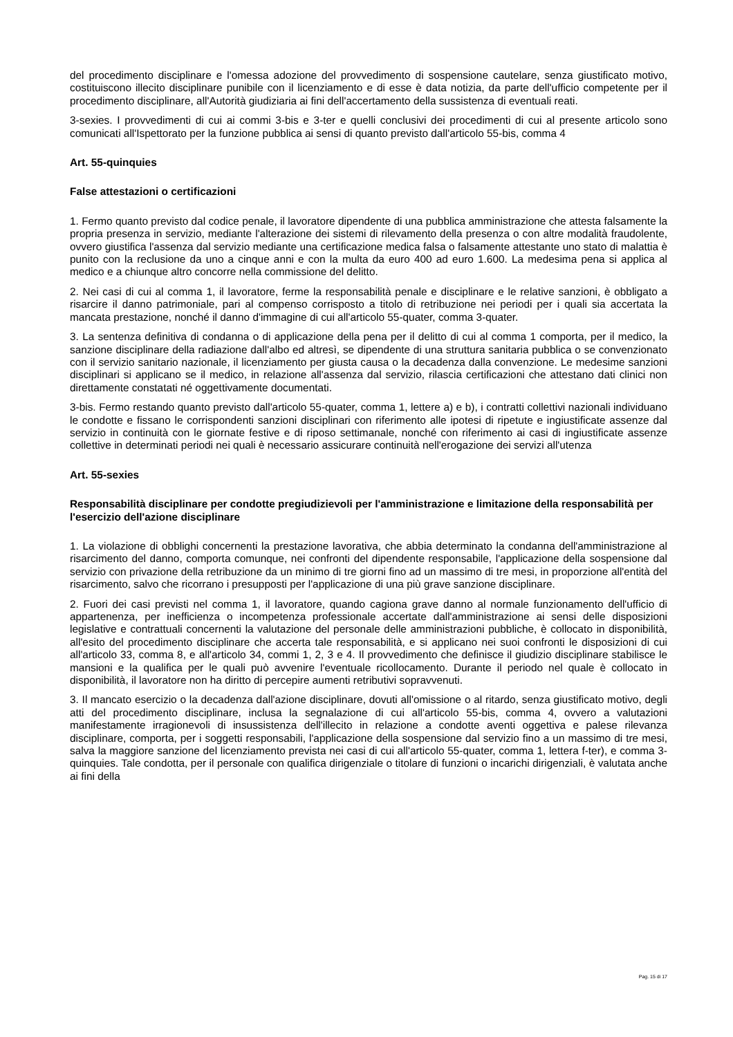del procedimento disciplinare e l'omessa adozione del provvedimento di sospensione cautelare, senza giustificato motivo, costituiscono illecito disciplinare punibile con il licenziamento e di esse è data notizia, da parte dell'ufficio competente per il procedimento disciplinare, all'Autorità giudiziaria ai fini dell'accertamento della sussistenza di eventuali reati.
3-sexies. I provvedimenti di cui ai commi 3-bis e 3-ter e quelli conclusivi dei procedimenti di cui al presente articolo sono comunicati all'Ispettorato per la funzione pubblica ai sensi di quanto previsto dall'articolo 55-bis, comma 4
Art. 55-quinquies
False attestazioni o certificazioni
1. Fermo quanto previsto dal codice penale, il lavoratore dipendente di una pubblica amministrazione che attesta falsamente la propria presenza in servizio, mediante l'alterazione dei sistemi di rilevamento della presenza o con altre modalità fraudolente, ovvero giustifica l'assenza dal servizio mediante una certificazione medica falsa o falsamente attestante uno stato di malattia è punito con la reclusione da uno a cinque anni e con la multa da euro 400 ad euro 1.600. La medesima pena si applica al medico e a chiunque altro concorre nella commissione del delitto.
2. Nei casi di cui al comma 1, il lavoratore, ferme la responsabilità penale e disciplinare e le relative sanzioni, è obbligato a risarcire il danno patrimoniale, pari al compenso corrisposto a titolo di retribuzione nei periodi per i quali sia accertata la mancata prestazione, nonché il danno d'immagine di cui all'articolo 55-quater, comma 3-quater.
3. La sentenza definitiva di condanna o di applicazione della pena per il delitto di cui al comma 1 comporta, per il medico, la sanzione disciplinare della radiazione dall'albo ed altresì, se dipendente di una struttura sanitaria pubblica o se convenzionato con il servizio sanitario nazionale, il licenziamento per giusta causa o la decadenza dalla convenzione. Le medesime sanzioni disciplinari si applicano se il medico, in relazione all'assenza dal servizio, rilascia certificazioni che attestano dati clinici non direttamente constatati né oggettivamente documentati.
3-bis. Fermo restando quanto previsto dall'articolo 55-quater, comma 1, lettere a) e b), i contratti collettivi nazionali individuano le condotte e fissano le corrispondenti sanzioni disciplinari con riferimento alle ipotesi di ripetute e ingiustificate assenze dal servizio in continuità con le giornate festive e di riposo settimanale, nonché con riferimento ai casi di ingiustificate assenze collettive in determinati periodi nei quali è necessario assicurare continuità nell'erogazione dei servizi all'utenza
Art. 55-sexies
Responsabilità disciplinare per condotte pregiudizievoli per l'amministrazione e limitazione della responsabilità per l'esercizio dell'azione disciplinare
1. La violazione di obblighi concernenti la prestazione lavorativa, che abbia determinato la condanna dell'amministrazione al risarcimento del danno, comporta comunque, nei confronti del dipendente responsabile, l'applicazione della sospensione dal servizio con privazione della retribuzione da un minimo di tre giorni fino ad un massimo di tre mesi, in proporzione all'entità del risarcimento, salvo che ricorrano i presupposti per l'applicazione di una più grave sanzione disciplinare.
2. Fuori dei casi previsti nel comma 1, il lavoratore, quando cagiona grave danno al normale funzionamento dell'ufficio di appartenenza, per inefficienza o incompetenza professionale accertate dall'amministrazione ai sensi delle disposizioni legislative e contrattuali concernenti la valutazione del personale delle amministrazioni pubbliche, è collocato in disponibilità, all'esito del procedimento disciplinare che accerta tale responsabilità, e si applicano nei suoi confronti le disposizioni di cui all'articolo 33, comma 8, e all'articolo 34, commi 1, 2, 3 e 4. Il provvedimento che definisce il giudizio disciplinare stabilisce le mansioni e la qualifica per le quali può avvenire l'eventuale ricollocamento. Durante il periodo nel quale è collocato in disponibilità, il lavoratore non ha diritto di percepire aumenti retributivi sopravvenuti.
3. Il mancato esercizio o la decadenza dall'azione disciplinare, dovuti all'omissione o al ritardo, senza giustificato motivo, degli atti del procedimento disciplinare, inclusa la segnalazione di cui all'articolo 55-bis, comma 4, ovvero a valutazioni manifestamente irragionevoli di insussistenza dell'illecito in relazione a condotte aventi oggettiva e palese rilevanza disciplinare, comporta, per i soggetti responsabili, l'applicazione della sospensione dal servizio fino a un massimo di tre mesi, salva la maggiore sanzione del licenziamento prevista nei casi di cui all'articolo 55-quater, comma 1, lettera f-ter), e comma 3-quinquies. Tale condotta, per il personale con qualifica dirigenziale o titolare di funzioni o incarichi dirigenziali, è valutata anche ai fini della
Pag. 15 di 17